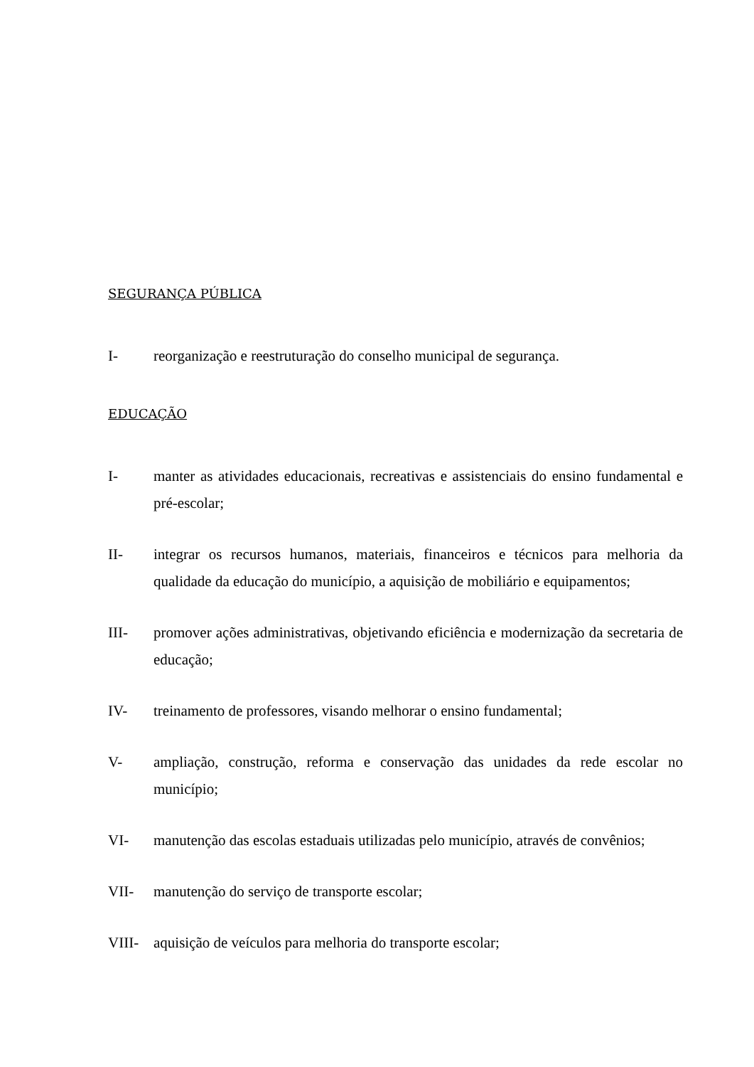SEGURANÇA PÚBLICA
I- reorganização e reestruturação do conselho municipal de segurança.
EDUCAÇÃO
I- manter as atividades educacionais, recreativas e assistenciais do ensino fundamental e pré-escolar;
II- integrar os recursos humanos, materiais, financeiros e técnicos para melhoria da qualidade da educação do município, a aquisição de mobiliário e equipamentos;
III- promover ações administrativas, objetivando eficiência e modernização da secretaria de educação;
IV- treinamento de professores, visando melhorar o ensino fundamental;
V- ampliação, construção, reforma e conservação das unidades da rede escolar no município;
VI- manutenção das escolas estaduais utilizadas pelo município, através de convênios;
VII- manutenção do serviço de transporte escolar;
VIII- aquisição de veículos para melhoria do transporte escolar;